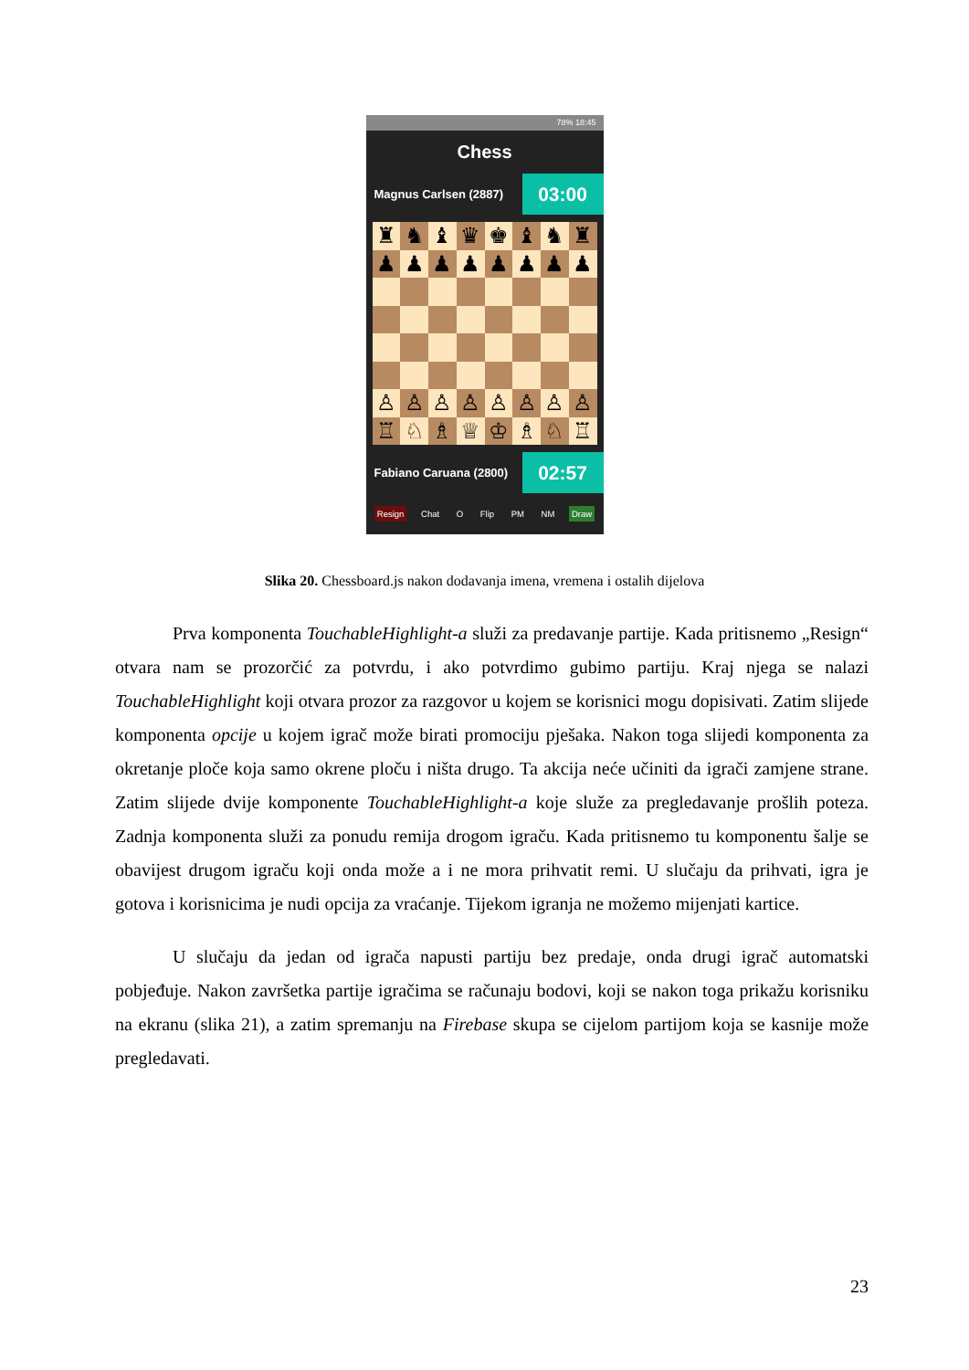78% 18:45
Chess
Magnus Carlsen (2887)
03:00
♜
♞
♝
♛
♚
♝
♞
♜
♟
♟
♟
♟
♟
♟
♟
♟
♙
♙
♙
♙
♙
♙
♙
♙
♖
♘
♗
♕
♔
♗
♘
♖
Fabiano Caruana (2800)
02:57
Resign Chat O Flip PM NM Draw
Slika 20. Chessboard.js nakon dodavanja imena, vremena i ostalih dijelova
Prva komponenta TouchableHighlight-a služi za predavanje partije. Kada pritisnemo „Resign“ otvara nam se prozorčić za potvrdu, i ako potvrdimo gubimo partiju. Kraj njega se nalazi TouchableHighlight koji otvara prozor za razgovor u kojem se korisnici mogu dopisivati. Zatim slijede komponenta opcije u kojem igrač može birati promociju pješaka. Nakon toga slijedi komponenta za okretanje ploče koja samo okrene ploču i ništa drugo. Ta akcija neće učiniti da igrači zamjene strane. Zatim slijede dvije komponente TouchableHighlight-a koje služe za pregledavanje prošlih poteza. Zadnja komponenta služi za ponudu remija drogom igraču. Kada pritisnemo tu komponentu šalje se obavijest drugom igraču koji onda može a i ne mora prihvatit remi. U slučaju da prihvati, igra je gotova i korisnicima je nudi opcija za vraćanje. Tijekom igranja ne možemo mijenjati kartice.
U slučaju da jedan od igrača napusti partiju bez predaje, onda drugi igrač automatski pobjeđuje. Nakon završetka partije igračima se računaju bodovi, koji se nakon toga prikažu korisniku na ekranu (slika 21), a zatim spremanju na Firebase skupa se cijelom partijom koja se kasnije može pregledavati.
23